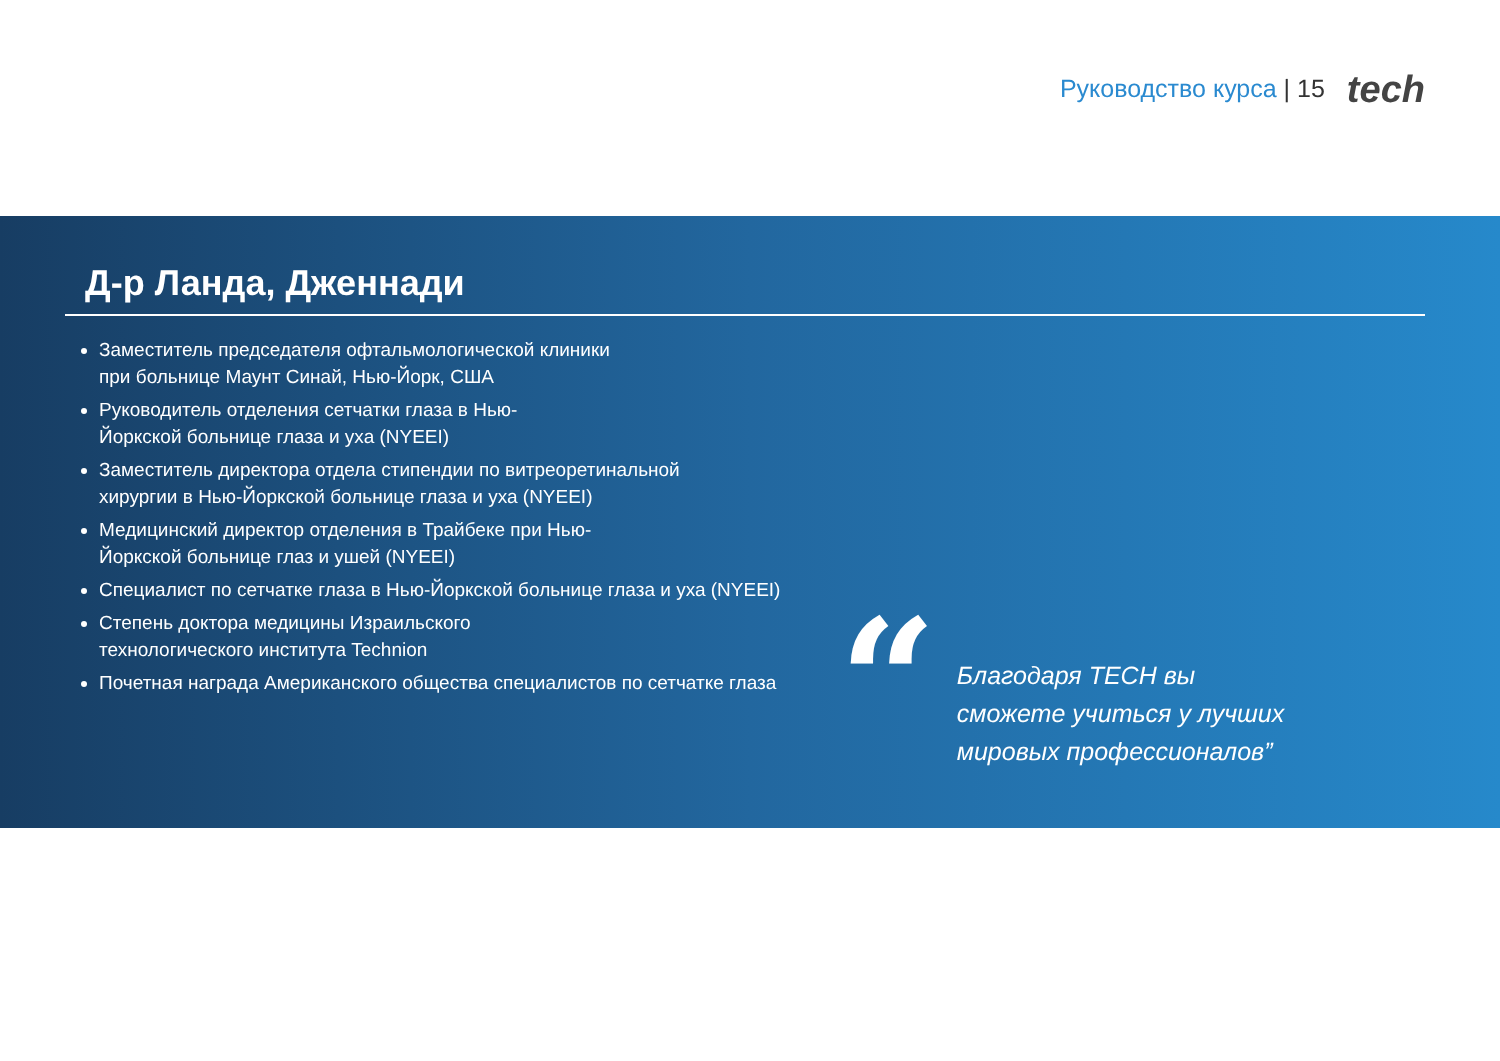Руководство курса | 15
tech
Д-р Ланда, Дженнади
Заместитель председателя офтальмологической клиники
при больнице Маунт Синай, Нью-Йорк, США
Руководитель отделения сетчатки глаза в Нью-
Йоркской больнице глаза и уха (NYEEI)
Заместитель директора отдела стипендии по витреоретинальной хирургии в Нью-Йоркской больнице глаза и уха (NYEEI)
Медицинский директор отделения в Трайбеке при Нью-
Йоркской больнице глаз и ушей (NYEEI)
Специалист по сетчатке глаза в Нью-Йоркской больнице глаза и уха (NYEEI)
Степень доктора медицины Израильского
технологического института Technion
Почетная награда Американского общества специалистов по сетчатке глаза
“
Благодаря TECH вы сможете учиться у лучших мировых профессионалов”